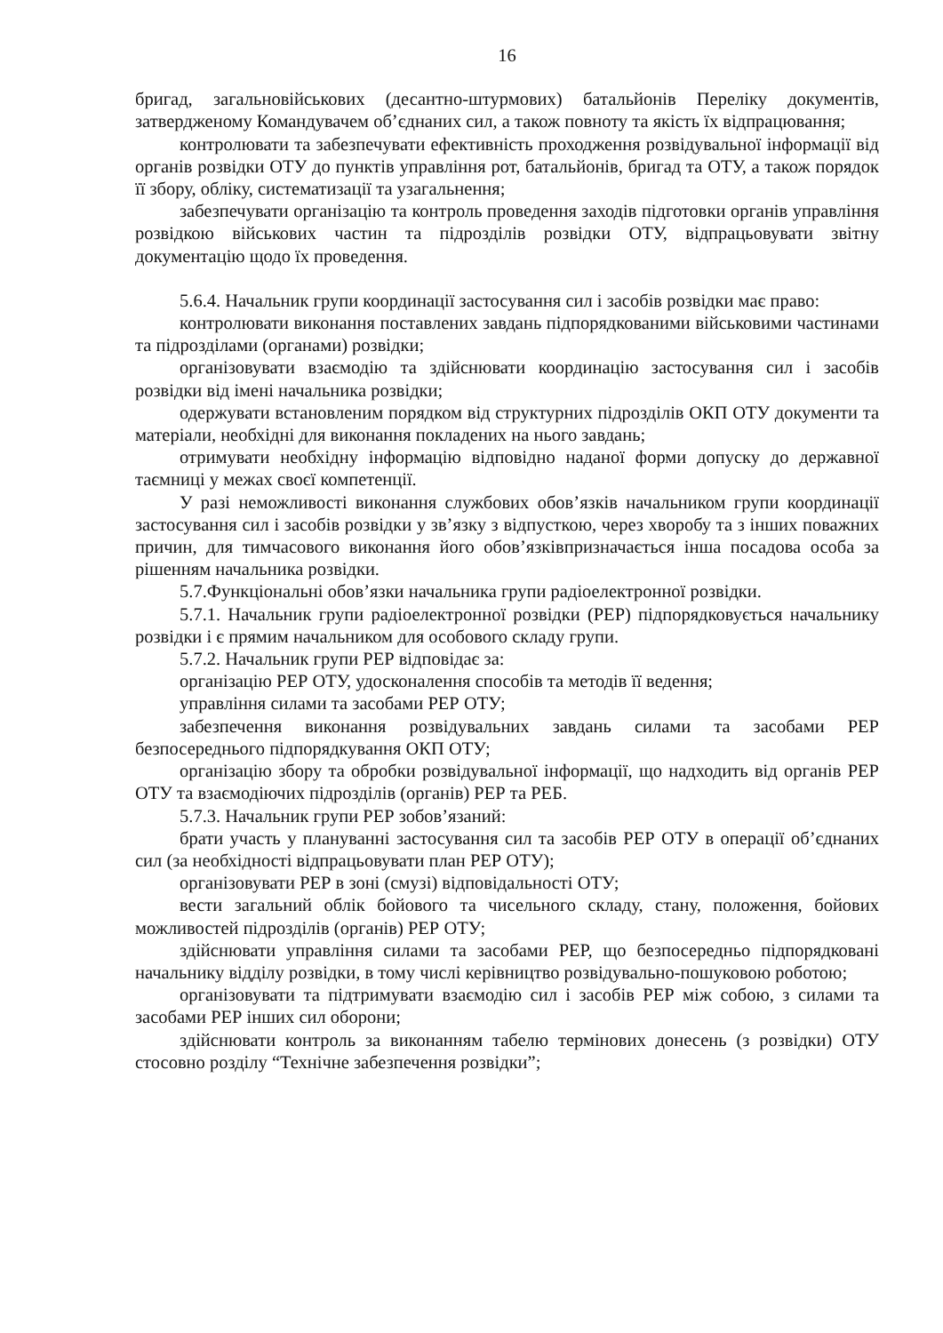16
бригад, загальновійськових (десантно-штурмових) батальйонів Переліку документів, затвердженому Командувачем об’єднаних сил, а також повноту та якість їх відпрацювання;
контролювати та забезпечувати ефективність проходження розвідувальної інформації від органів розвідки ОТУ до пунктів управління рот, батальйонів, бригад та ОТУ, а також порядок її збору, обліку, систематизації та узагальнення;
забезпечувати організацію та контроль проведення заходів підготовки органів управління розвідкою військових частин та підрозділів розвідки ОТУ, відпрацьовувати звітну документацію щодо їх проведення.
5.6.4. Начальник групи координації застосування сил і засобів розвідки має право:
контролювати виконання поставлених завдань підпорядкованими військовими частинами та підрозділами (органами) розвідки;
організовувати взаємодію та здійснювати координацію застосування сил і засобів розвідки від імені начальника розвідки;
одержувати встановленим порядком від структурних підрозділів ОКП ОТУ документи та матеріали, необхідні для виконання покладених на нього завдань;
отримувати необхідну інформацію відповідно наданої форми допуску до державної таємниці у межах своєї компетенції.
У разі неможливості виконання службових обов’язків начальником групи координації застосування сил і засобів розвідки у зв’язку з відпусткою, через хворобу та з інших поважних причин, для тимчасового виконання його обов’язківпризначається інша посадова особа за рішенням начальника розвідки.
5.7.Функціональні обов’язки начальника групи радіоелектронної розвідки.
5.7.1. Начальник групи радіоелектронної розвідки (РЕР) підпорядковується начальнику розвідки і є прямим начальником для особового складу групи.
5.7.2. Начальник групи РЕР відповідає за:
організацію РЕР ОТУ, удосконалення способів та методів її ведення;
управління силами та засобами РЕР ОТУ;
забезпечення виконання розвідувальних завдань силами та засобами РЕР безпосереднього підпорядкування ОКП ОТУ;
організацію збору та обробки розвідувальної інформації, що надходить від органів РЕР ОТУ та взаємодіючих підрозділів (органів) РЕР та РЕБ.
5.7.3. Начальник групи РЕР зобов’язаний:
брати участь у плануванні застосування сил та засобів РЕР ОТУ в операції об’єднаних сил (за необхідності відпрацьовувати план РЕР ОТУ);
організовувати РЕР в зоні (смузі) відповідальності ОТУ;
вести загальний облік бойового та чисельного складу, стану, положення, бойових можливостей підрозділів (органів) РЕР ОТУ;
здійснювати управління силами та засобами РЕР, що безпосередньо підпорядковані начальнику відділу розвідки, в тому числі керівництво розвідувально-пошуковою роботою;
організовувати та підтримувати взаємодію сил і засобів РЕР між собою, з силами та засобами РЕР інших сил оборони;
здійснювати контроль за виконанням табелю термінових донесень (з розвідки) ОТУ стосовно розділу “Технічне забезпечення розвідки”;